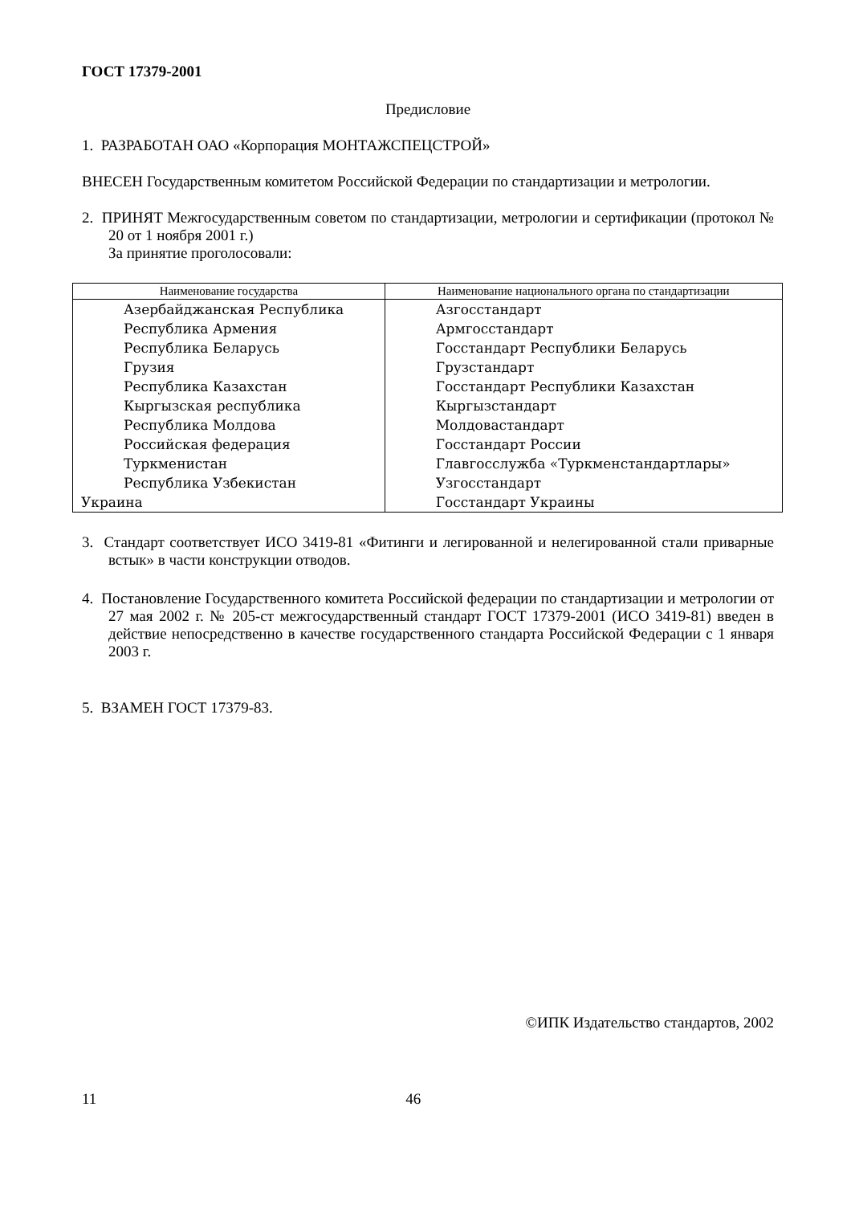ГОСТ 17379-2001
Предисловие
1. РАЗРАБОТАН ОАО «Корпорация МОНТАЖСПЕЦСТРОЙ»
ВНЕСЕН Государственным комитетом Российской Федерации по стандартизации и метрологии.
2. ПРИНЯТ Межгосударственным советом по стандартизации, метрологии и сертификации (протокол № 20 от 1 ноября 2001 г.)
За принятие проголосовали:
| Наименование государства | Наименование национального органа по стандартизации |
| --- | --- |
| Азербайджанская Республика | Азгосстандарт |
| Республика Армения | Армгосстандарт |
| Республика Беларусь | Госстандарт Республики Беларусь |
| Грузия | Грузстандарт |
| Республика Казахстан | Госстандарт Республики Казахстан |
| Кыргызская республика | Кыргызстандарт |
| Республика Молдова | Молдовастандарт |
| Российская федерация | Госстандарт России |
| Туркменистан | Главгосслужба «Туркменстандартлары» |
| Республика Узбекистан | Узгосстандарт |
| Украина | Госстандарт Украины |
3. Стандарт соответствует ИСО 3419-81 «Фитинги и легированной и нелегированной стали приварные встык» в части конструкции отводов.
4. Постановление Государственного комитета Российской федерации по стандартизации и метрологии от 27 мая 2002 г. № 205-ст межгосударственный стандарт ГОСТ 17379-2001 (ИСО 3419-81) введен в действие непосредственно в качестве государственного стандарта Российской Федерации с 1 января 2003 г.
5. ВЗАМЕН ГОСТ 17379-83.
©ИПК Издательство стандартов, 2002
11 46